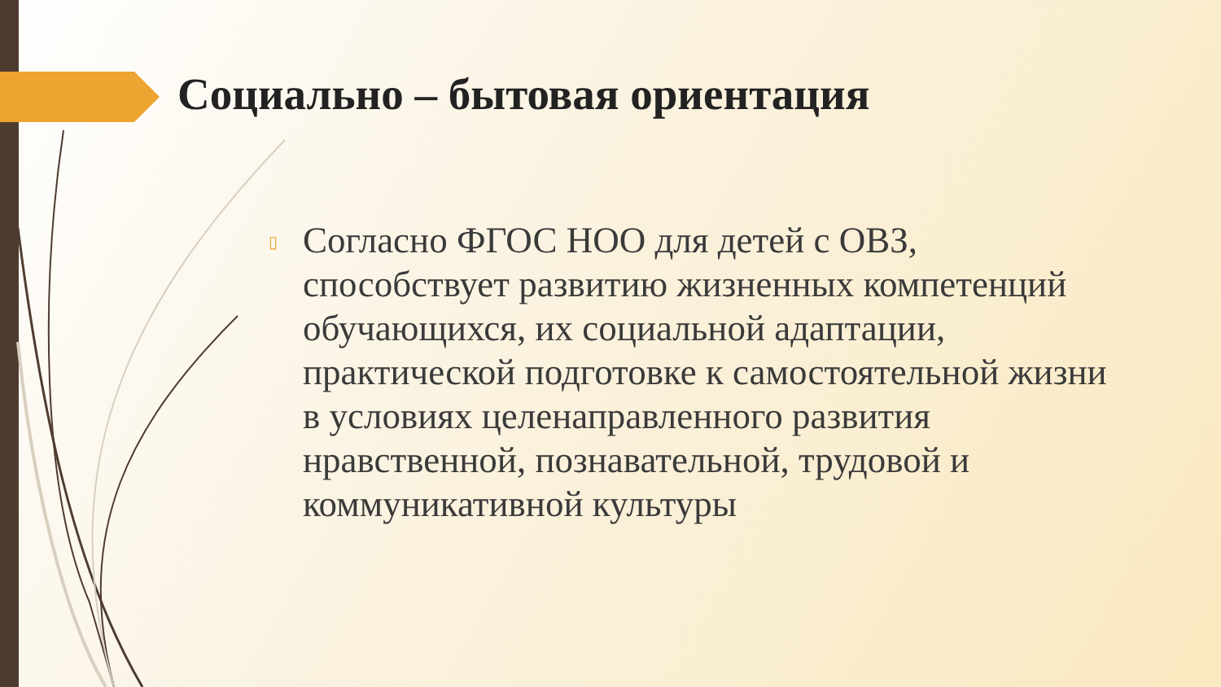Социально – бытовая ориентация
▯ Согласно ФГОС НОО для детей с ОВЗ, способствует развитию жизненных компетенций обучающихся, их социальной адаптации, практической подготовке к самостоятельной жизни в условиях целенаправленного развития нравственной, познавательной, трудовой и коммуникативной культуры